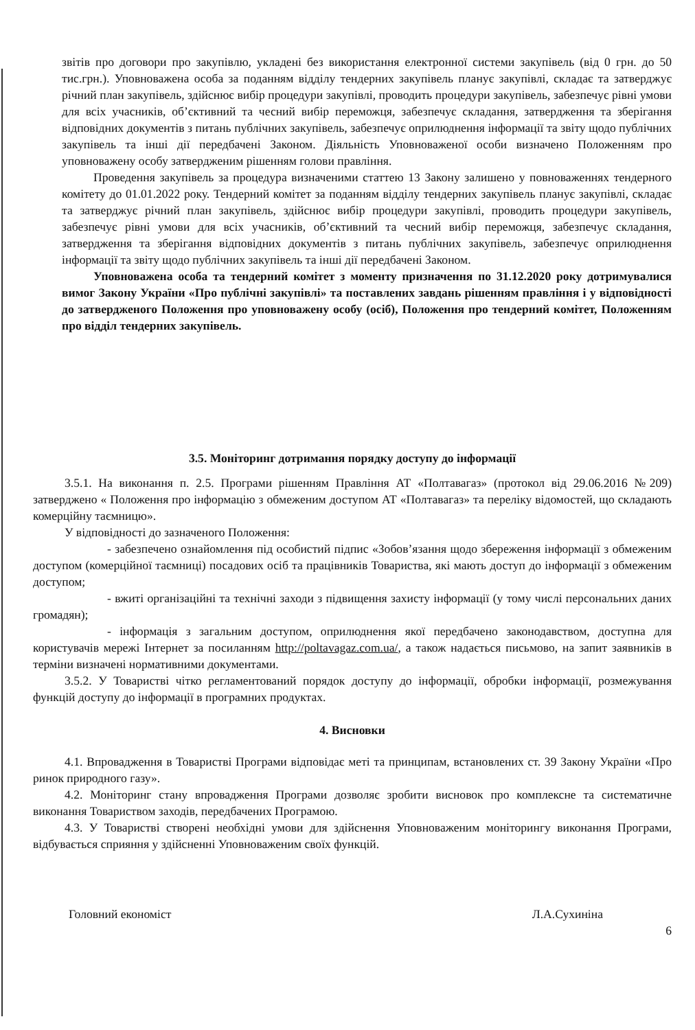звітів про договори про закупівлю, укладені без використання електронної системи закупівель (від 0 грн. до 50 тис.грн.). Уповноважена особа за поданням відділу тендерних закупівель планує закупівлі, складає та затверджує річний план закупівель, здійснює вибір процедури закупівлі, проводить процедури закупівель, забезпечує рівні умови для всіх учасників, об’єктивний та чесний вибір переможця, забезпечує складання, затвердження та зберігання відповідних документів з питань публічних закупівель, забезпечує оприлюднення інформації та звіту щодо публічних закупівель та інші дії передбачені Законом. Діяльність Уповноваженої особи визначено Положенням про уповноважену особу затвердженим рішенням голови правління.
Проведення закупівель за процедура визначеними статтею 13 Закону залишено у повноваженнях тендерного комітету до 01.01.2022 року. Тендерний комітет за поданням відділу тендерних закупівель планує закупівлі, складає та затверджує річний план закупівель, здійснює вибір процедури закупівлі, проводить процедури закупівель, забезпечує рівні умови для всіх учасників, об’єктивний та чесний вибір переможця, забезпечує складання, затвердження та зберігання відповідних документів з питань публічних закупівель, забезпечує оприлюднення інформації та звіту щодо публічних закупівель та інші дії передбачені Законом.
Уповноважена особа та тендерний комітет з моменту призначення по 31.12.2020 року дотримувалися вимог Закону України «Про публічні закупівлі» та поставлених завдань рішенням правління і у відповідності до затвердженого Положення про уповноважену особу (осіб), Положення про тендерний комітет, Положенням про відділ тендерних закупівель.
3.5. Моніторинг дотримання порядку доступу до інформації
3.5.1. На виконання п. 2.5. Програми рішенням Правління АТ «Полтавагаз» (протокол від 29.06.2016 №209) затверджено « Положення про інформацію з обмеженим доступом АТ «Полтавагаз» та переліку відомостей, що складають комерційну таємницю».
У відповідності до зазначеного Положення:
- забезпечено ознайомлення під особистий підпис «Зобов’язання щодо збереження інформації з обмеженим доступом (комерційної таємниці) посадових осіб та працівників Товариства, які мають доступ до інформації з обмеженим доступом;
- вжиті організаційні та технічні заходи з підвищення захисту інформації (у тому числі персональних даних громадян);
- інформація з загальним доступом, оприлюднення якої передбачено законодавством, доступна для користувачів мережі Інтернет за посиланням http://poltavagaz.com.ua/, а також надається письмово, на запит заявників в терміни визначені нормативними документами.
3.5.2. У Товаристві чітко регламентований порядок доступу до інформації, обробки інформації, розмежування функцій доступу до інформації в програмних продуктах.
4. Висновки
4.1. Впровадження в Товаристві Програми відповідає меті та принципам, встановлених ст. 39 Закону України «Про ринок природного газу».
4.2. Моніторинг стану впровадження Програми дозволяє зробити висновок про комплексне та систематичне виконання Товариством заходів, передбачених Програмою.
4.3. У Товаристві створені необхідні умови для здійснення Уповноваженим моніторингу виконання Програми, відбувається сприяння у здійсненні Уповноваженим своїх функцій.
Головний економіст Л.А.Сухиніна
6